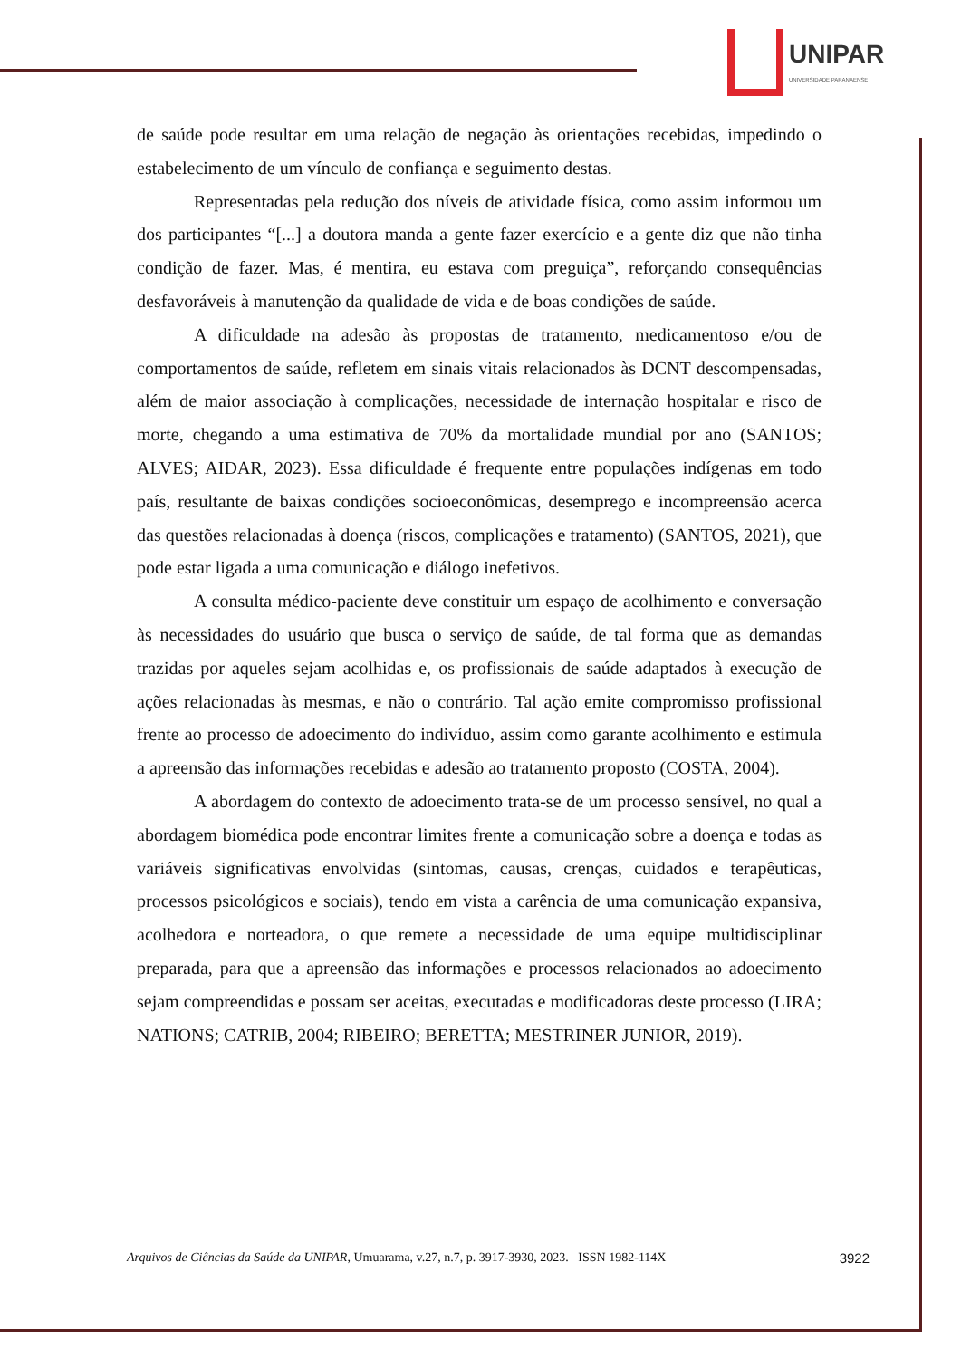UNIPAR
UNIVERSIDADE PARANAENSE
de saúde pode resultar em uma relação de negação às orientações recebidas, impedindo o estabelecimento de um vínculo de confiança e seguimento destas.
Representadas pela redução dos níveis de atividade física, como assim informou um dos participantes “[...] a doutora manda a gente fazer exercício e a gente diz que não tinha condição de fazer. Mas, é mentira, eu estava com preguiça”, reforçando consequências desfavoráveis à manutenção da qualidade de vida e de boas condições de saúde.
A dificuldade na adesão às propostas de tratamento, medicamentoso e/ou de comportamentos de saúde, refletem em sinais vitais relacionados às DCNT descompensadas, além de maior associação à complicações, necessidade de internação hospitalar e risco de morte, chegando a uma estimativa de 70% da mortalidade mundial por ano (SANTOS; ALVES; AIDAR, 2023). Essa dificuldade é frequente entre populações indígenas em todo país, resultante de baixas condições socioeconômicas, desemprego e incompreensão acerca das questões relacionadas à doença (riscos, complicações e tratamento) (SANTOS, 2021), que pode estar ligada a uma comunicação e diálogo inefetivos.
A consulta médico-paciente deve constituir um espaço de acolhimento e conversação às necessidades do usuário que busca o serviço de saúde, de tal forma que as demandas trazidas por aqueles sejam acolhidas e, os profissionais de saúde adaptados à execução de ações relacionadas às mesmas, e não o contrário. Tal ação emite compromisso profissional frente ao processo de adoecimento do indivíduo, assim como garante acolhimento e estimula a apreensão das informações recebidas e adesão ao tratamento proposto (COSTA, 2004).
A abordagem do contexto de adoecimento trata-se de um processo sensível, no qual a abordagem biomédica pode encontrar limites frente a comunicação sobre a doença e todas as variáveis significativas envolvidas (sintomas, causas, crenças, cuidados e terapêuticas, processos psicológicos e sociais), tendo em vista a carência de uma comunicação expansiva, acolhedora e norteadora, o que remete a necessidade de uma equipe multidisciplinar preparada, para que a apreensão das informações e processos relacionados ao adoecimento sejam compreendidas e possam ser aceitas, executadas e modificadoras deste processo (LIRA; NATIONS; CATRIB, 2004; RIBEIRO; BERETTA; MESTRINER JUNIOR, 2019).
Arquivos de Ciências da Saúde da UNIPAR, Umuarama, v.27, n.7, p. 3917-3930, 2023. ISSN 1982-114X 3922